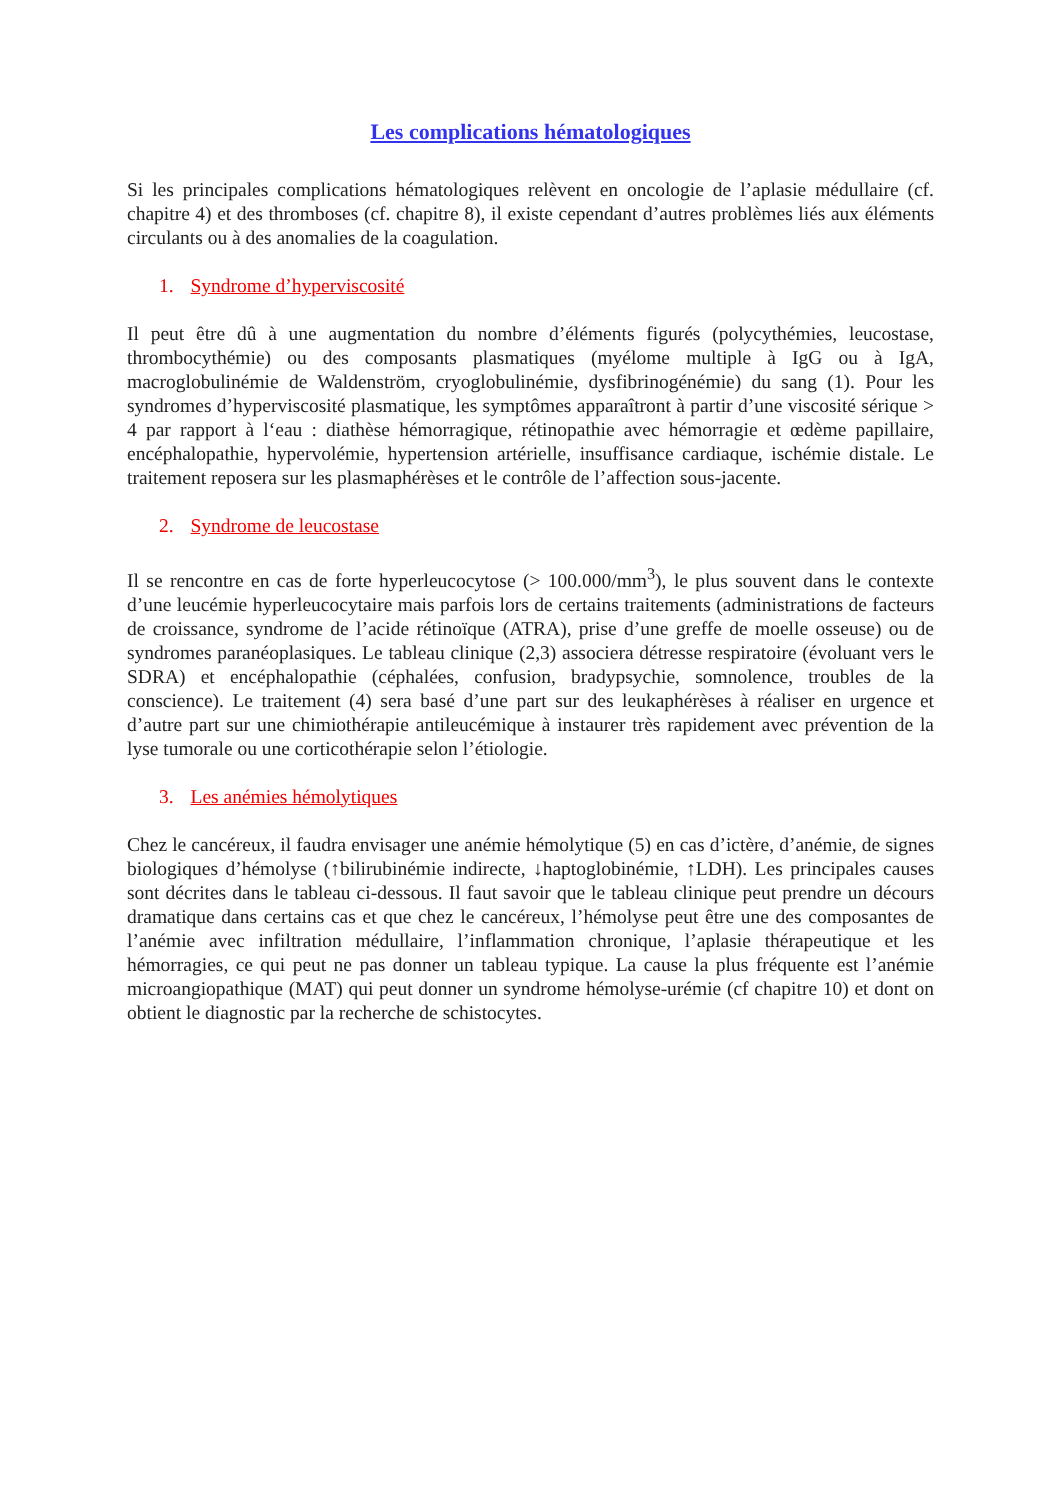Les complications hématologiques
Si les principales complications hématologiques relèvent en oncologie de l’aplasie médullaire (cf. chapitre 4) et des thromboses (cf. chapitre 8), il existe cependant d’autres problèmes liés aux éléments circulants ou à des anomalies de la coagulation.
1. Syndrome d’hyperviscosité
Il peut être dû à une augmentation du nombre d’éléments figurés (polycythémies, leucostase, thrombocythémie) ou des composants plasmatiques (myélome multiple à IgG ou à IgA, macroglobulinémie de Waldenström, cryoglobulinémie, dysfibrinogénémie) du sang (1). Pour les syndromes d’hyperviscosité plasmatique, les symptômes apparaîtront à partir d’une viscosité sérique > 4 par rapport à l‘eau : diathèse hémorragique, rétinopathie avec hémorragie et œdème papillaire, encéphalopathie, hypervolémie, hypertension artérielle, insuffisance cardiaque, ischémie distale. Le traitement reposera sur les plasmaphérèses et le contrôle de l’affection sous-jacente.
2. Syndrome de leucostase
Il se rencontre en cas de forte hyperleucocytose (> 100.000/mm<sup>3</sup>), le plus souvent dans le contexte d’une leucémie hyperleucocytaire mais parfois lors de certains traitements (administrations de facteurs de croissance, syndrome de l’acide rétinoïque (ATRA), prise d’une greffe de moelle osseuse) ou de syndromes paranéoplasiques. Le tableau clinique (2,3) associera détresse respiratoire (évoluant vers le SDRA) et encéphalopathie (céphalées, confusion, bradypsychie, somnolence, troubles de la conscience). Le traitement (4) sera basé d’une part sur des leukaphérèses à réaliser en urgence et d’autre part sur une chimiothérapie antileucémique à instaurer très rapidement avec prévention de la lyse tumorale ou une corticothérapie selon l’étiologie.
3. Les anémies hémolytiques
Chez le cancéreux, il faudra envisager une anémie hémolytique (5) en cas d’ictère, d’anémie, de signes biologiques d’hémolyse (↑bilirubinémie indirecte, ↓haptoglobinémie, ↑LDH). Les principales causes sont décrites dans le tableau ci-dessous. Il faut savoir que le tableau clinique peut prendre un décours dramatique dans certains cas et que chez le cancéreux, l’hémolyse peut être une des composantes de l’anémie avec infiltration médullaire, l’inflammation chronique, l’aplasie thérapeutique et les hémorragies, ce qui peut ne pas donner un tableau typique. La cause la plus fréquente est l’anémie microangiopathique (MAT) qui peut donner un syndrome hémolyse-urémie (cf chapitre 10) et dont on obtient le diagnostic par la recherche de schistocytes.